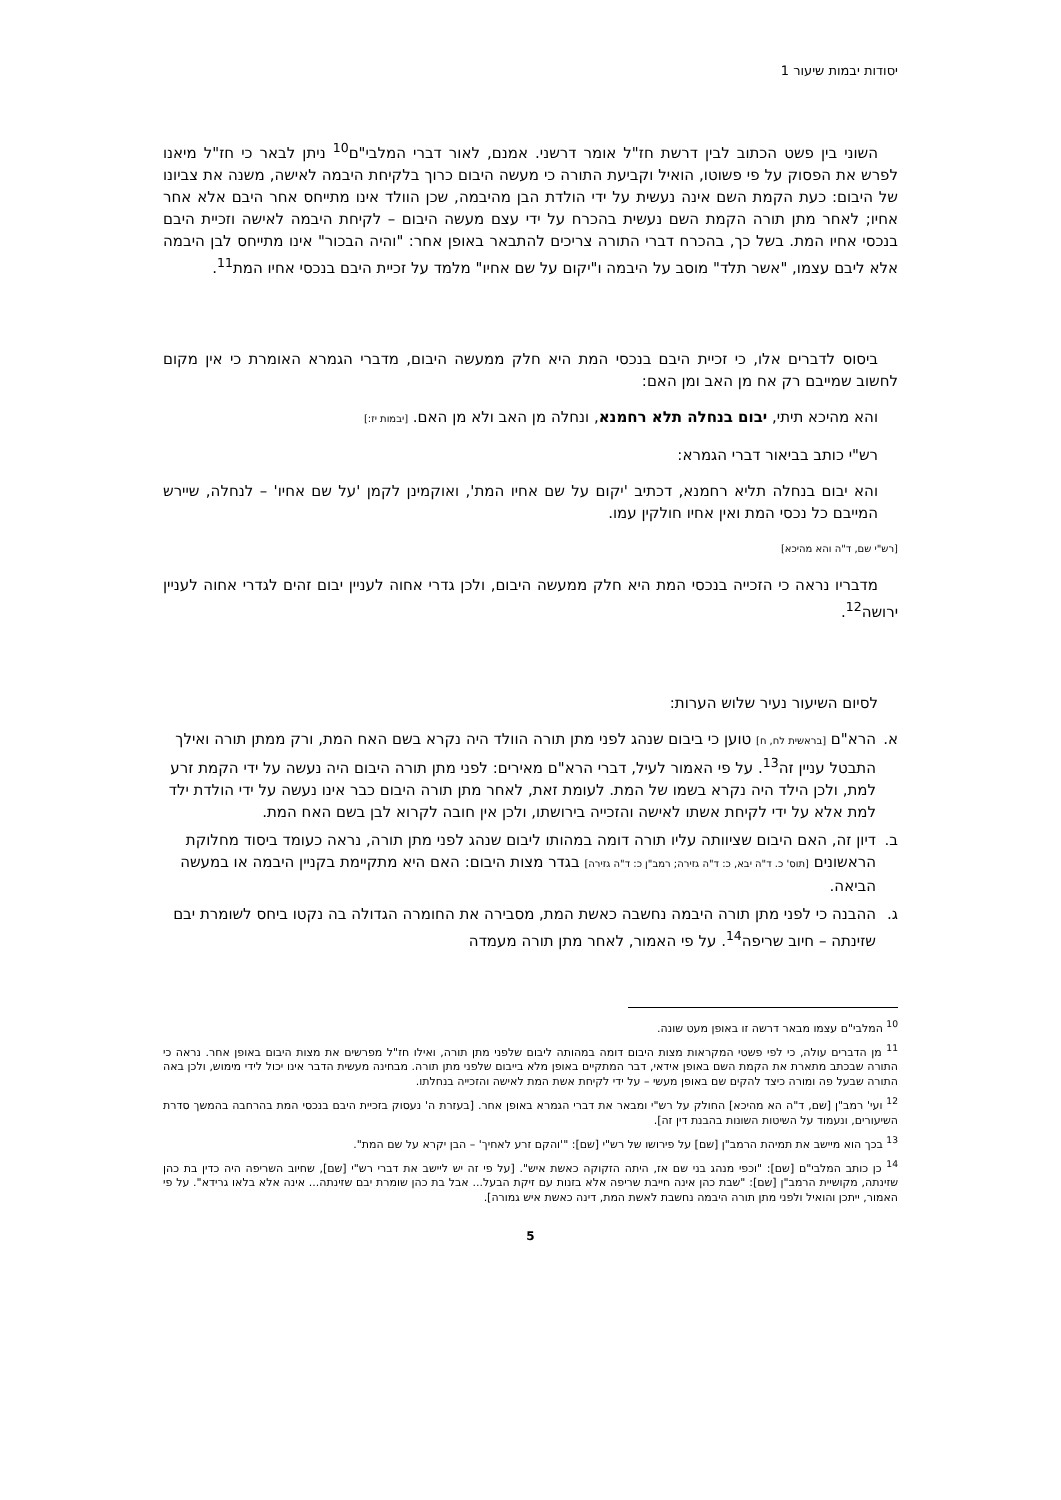יסודות יבמות שיעור 1
השוני בין פשט הכתוב לבין דרשת חז"ל אומר דרשני. אמנם, לאור דברי המלבי"ם<sup>10</sup> ניתן לבאר כי חז"ל מיאנו לפרש את הפסוק על פי פשוטו, הואיל וקביעת התורה כי מעשה היבום כרוך בלקיחת היבמה לאישה, משנה את צביונו של היבום: כעת הקמת השם אינה נעשית על ידי הולדת הבן מהיבמה, שכן הוולד אינו מתייחס אחר היבם אלא אחר אחיו; לאחר מתן תורה הקמת השם נעשית בהכרח על ידי עצם מעשה היבום – לקיחת היבמה לאישה וזכיית היבם בנכסי אחיו המת. בשל כך, בהכרח דברי התורה צריכים להתבאר באופן אחר: "והיה הבכור" אינו מתייחס לבן היבמה אלא ליבם עצמו, "אשר תלד" מוסב על היבמה ו"יקום על שם אחיו" מלמד על זכיית היבם בנכסי אחיו המת<sup>11</sup>.
ביסוס לדברים אלו, כי זכיית היבם בנכסי המת היא חלק ממעשה היבום, מדברי הגמרא האומרת כי אין מקום לחשוב שמייבם רק אח מן האב ומן האם:
והא מהיכא תיתי, יבום בנחלה תלא רחמנא, ונחלה מן האב ולא מן האם. [יבמות יז:]
רש"י כותב בביאור דברי הגמרא:
והא יבום בנחלה תליא רחמנא, דכתיב 'יקום על שם אחיו המת', ואוקמינן לקמן 'על שם אחיו' – לנחלה, שיירש המייבם כל נכסי המת ואין אחיו חולקין עמו.
[רש"י שם, ד"ה והא מהיכא]
מדבריו נראה כי הזכייה בנכסי המת היא חלק ממעשה היבום, ולכן גדרי אחוה לעניין יבום זהים לגדרי אחוה לעניין ירושה<sup>12</sup>.
לסיום השיעור נעיר שלוש הערות:
א. הרא"ם [בראשית לח, ח] טוען כי ביבום שנהג לפני מתן תורה הוולד היה נקרא בשם האח המת, ורק ממתן תורה ואילך התבטל עניין זה<sup>13</sup>. על פי האמור לעיל, דברי הרא"ם מאירים: לפני מתן תורה היבום היה נעשה על ידי הקמת זרע למת, ולכן הילד היה נקרא בשמו של המת. לעומת זאת, לאחר מתן תורה היבום כבר אינו נעשה על ידי הולדת ילד למת אלא על ידי לקיחת אשתו לאישה והזכייה בירושתו, ולכן אין חובה לקרוא לבן בשם האח המת.
ב. דיון זה, האם היבום שציוותה עליו תורה דומה במהותו ליבום שנהג לפני מתן תורה, נראה כעומד ביסוד מחלוקת הראשונים [תוס' כ. ד"ה יבא, כ: ד"ה גזירה; רמב"ן כ: ד"ה גזירה] בגדר מצות היבום: האם היא מתקיימת בקניין היבמה או במעשה הביאה.
ג. ההבנה כי לפני מתן תורה היבמה נחשבה כאשת המת, מסבירה את החומרה הגדולה בה נקטו ביחס לשומרת יבם שזינתה – חיוב שריפה<sup>14</sup>. על פי האמור, לאחר מתן תורה מעמדה
<sup>10</sup> המלבי"ם עצמו מבאר דרשה זו באופן מעט שונה.
<sup>11</sup> מן הדברים עולה, כי לפי פשטי המקראות מצות היבום דומה במהותה ליבום שלפני מתן תורה, ואילו חז"ל מפרשים את מצות היבום באופן אחר. נראה כי התורה שבכתב מתארת את הקמת השם באופן אידאי, דבר המתקיים באופן מלא בייבום שלפני מתן תורה. מבחינה מעשית הדבר אינו יכול לידי מימוש, ולכן באה התורה שבעל פה ומורה כיצד להקים שם באופן מעשי – על ידי לקיחת אשת המת לאישה והזכייה בנחלתו.
<sup>12</sup> ועי' רמב"ן [שם, ד"ה הא מהיכא] החולק על רש"י ומבאר את דברי הגמרא באופן אחר. [בעזרת ה' נעסוק בזכיית היבם בנכסי המת בהרחבה בהמשך סדרת השיעורים, ונעמוד על השיטות השונות בהבנת דין זה].
<sup>13</sup> בכך הוא מיישב את תמיהת הרמב"ן [שם] על פירושו של רש"י [שם]: "'והקם זרע לאחיך' – הבן יקרא על שם המת".
<sup>14</sup> כן כותב המלבי"ם [שם]: "וכפי מנהג בני שם אז, היתה הזקוקה כאשת איש". [על פי זה יש ליישב את דברי רש"י [שם], שחיוב השריפה היה כדין בת כהן שזינתה, מקושיית הרמב"ן [שם]: "שבת כהן אינה חייבת שריפה אלא בזנות עם זיקת הבעל... אבל בת כהן שומרת יבם שזינתה... אינה אלא בלאו גרידא". על פי האמור, ייתכן והואיל ולפני מתן תורה היבמה נחשבת לאשת המת, דינה כאשת איש גמורה].
5